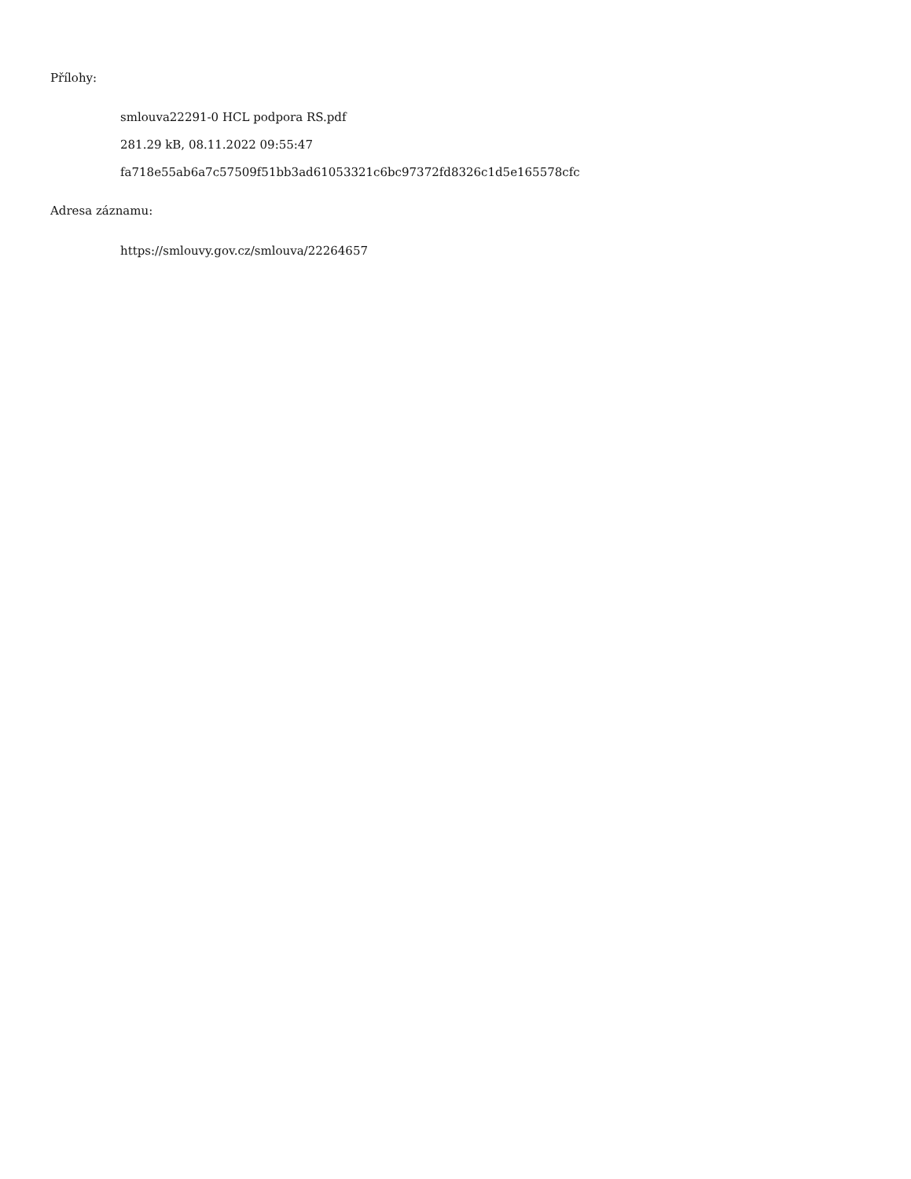Přílohy:
smlouva22291-0 HCL podpora RS.pdf
281.29 kB, 08.11.2022 09:55:47
fa718e55ab6a7c57509f51bb3ad61053321c6bc97372fd8326c1d5e165578cfc
Adresa záznamu:
https://smlouvy.gov.cz/smlouva/22264657